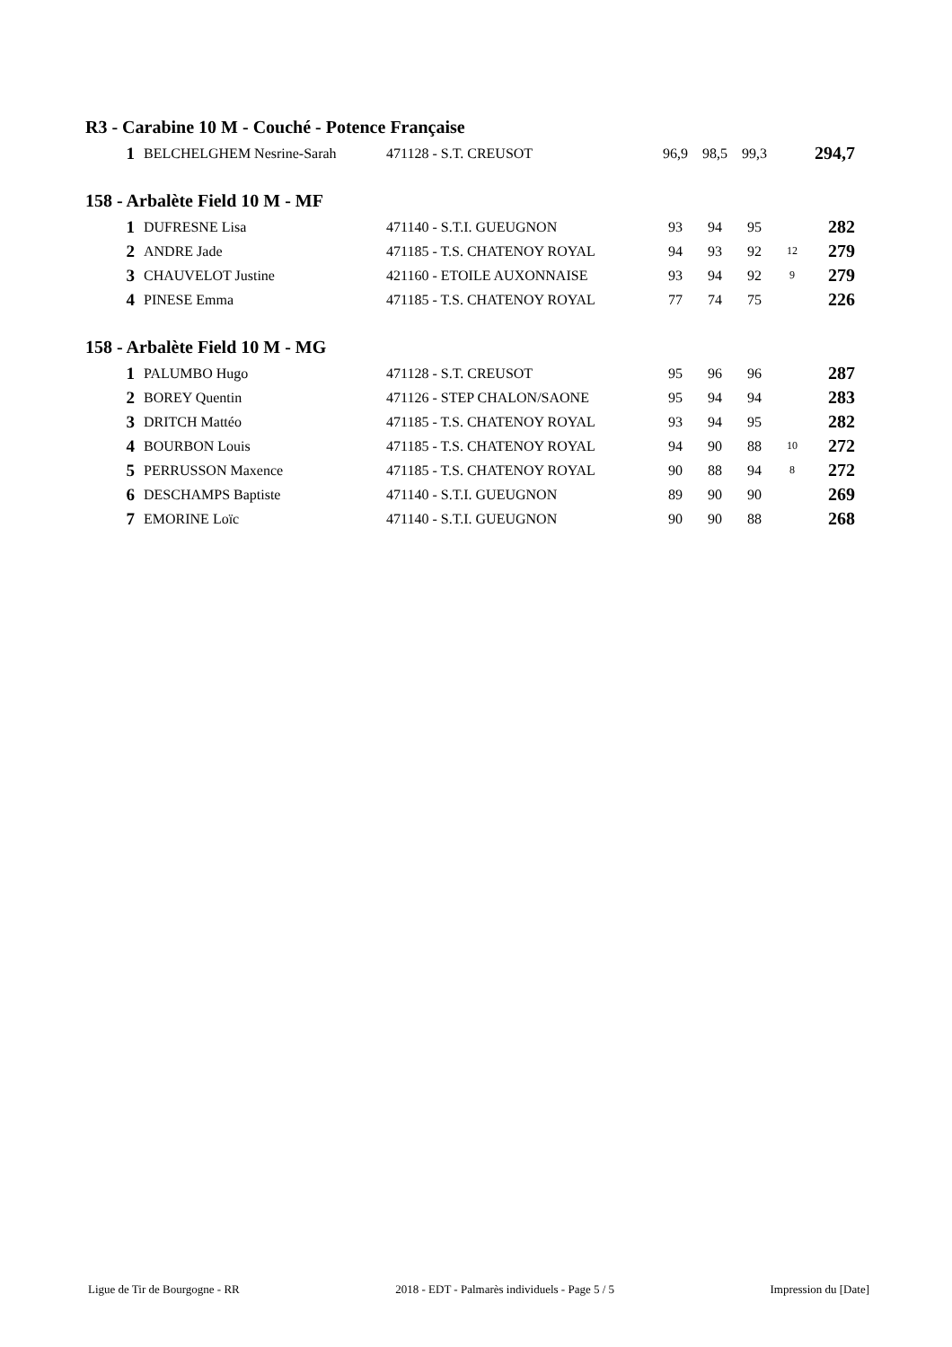R3 - Carabine 10 M - Couché - Potence Française
| 1 | BELCHELGHEM Nesrine-Sarah | 471128 - S.T. CREUSOT | 96,9 | 98,5 | 99,3 | | 294,7 |
158 - Arbalète Field 10 M - MF
| 1 | DUFRESNE Lisa | 471140 - S.T.I. GUEUGNON | 93 | 94 | 95 | | 282 |
| 2 | ANDRE Jade | 471185 - T.S. CHATENOY ROYAL | 94 | 93 | 92 | 12 | 279 |
| 3 | CHAUVELOT Justine | 421160 - ETOILE AUXONNAISE | 93 | 94 | 92 | 9 | 279 |
| 4 | PINESE Emma | 471185 - T.S. CHATENOY ROYAL | 77 | 74 | 75 | | 226 |
158 - Arbalète Field 10 M - MG
| 1 | PALUMBO Hugo | 471128 - S.T. CREUSOT | 95 | 96 | 96 | | 287 |
| 2 | BOREY Quentin | 471126 - STEP CHALON/SAONE | 95 | 94 | 94 | | 283 |
| 3 | DRITCH Mattéo | 471185 - T.S. CHATENOY ROYAL | 93 | 94 | 95 | | 282 |
| 4 | BOURBON Louis | 471185 - T.S. CHATENOY ROYAL | 94 | 90 | 88 | 10 | 272 |
| 5 | PERRUSSON Maxence | 471185 - T.S. CHATENOY ROYAL | 90 | 88 | 94 | 8 | 272 |
| 6 | DESCHAMPS Baptiste | 471140 - S.T.I. GUEUGNON | 89 | 90 | 90 | | 269 |
| 7 | EMORINE Loïc | 471140 - S.T.I. GUEUGNON | 90 | 90 | 88 | | 268 |
Ligue de Tir de Bourgogne - RR 2018 - EDT - Palmarès individuels - Page 5 / 5 Impression du [Date]